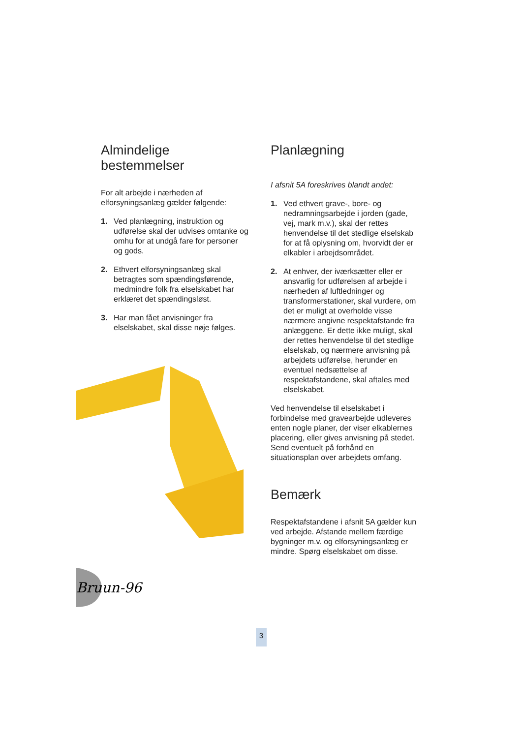Almindelige
bestemmelser
For alt arbejde i nærheden af elforsyningsanlæg gælder følgende:
1. Ved planlægning, instruktion og udførelse skal der udvises omtanke og omhu for at undgå fare for personer og gods.
2. Ethvert elforsyningsanlæg skal betragtes som spændingsførende, medmindre folk fra elselskabet har erklæret det spændingsløst.
3. Har man fået anvisninger fra elselskabet, skal disse nøje følges.
Bruun-96
Planlægning
I afsnit 5A foreskrives blandt andet:
1. Ved ethvert grave-, bore- og nedramningsarbejde i jorden (gade, vej, mark m.v.), skal der rettes henvendelse til det stedlige elselskab for at få oplysning om, hvorvidt der er elkabler i arbejdsområdet.
2. At enhver, der iværksætter eller er ansvarlig for udførelsen af arbejde i nærheden af luftledninger og transformerstationer, skal vurdere, om det er muligt at overholde visse nærmere angivne respektafstande fra anlæggene. Er dette ikke muligt, skal der rettes henvendelse til det stedlige elselskab, og nærmere anvisning på arbejdets udførelse, herunder en eventuel nedsættelse af respektafstandene, skal aftales med elselskabet.
Ved henvendelse til elselskabet i forbindelse med gravearbejde udleveres enten nogle planer, der viser elkablernes placering, eller gives anvisning på stedet. Send eventuelt på forhånd en situationsplan over arbejdets omfang.
Bemærk
Respektafstandene i afsnit 5A gælder kun ved arbejde. Afstande mellem færdige bygninger m.v. og elforsyningsanlæg er mindre. Spørg elselskabet om disse.
3